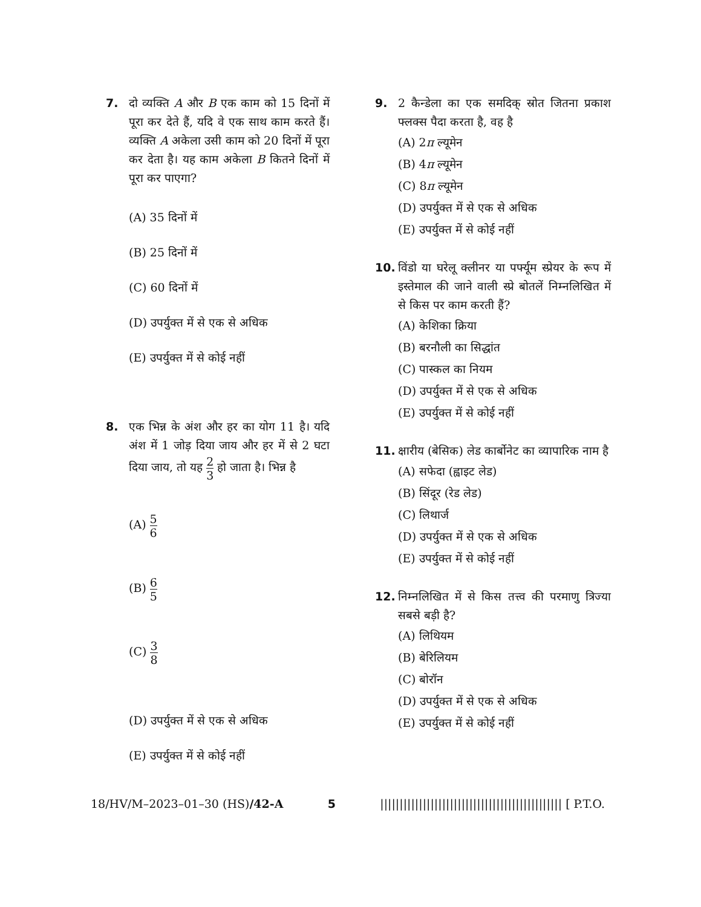7. दो व्यक्ति A और B एक काम को 15 दिनों में पूरा कर देते हैं, यदि वे एक साथ काम करते हैं। व्यक्ति A अकेला उसी काम को 20 दिनों में पूरा कर देता है। यह काम अकेला B कितने दिनों में पूरा कर पाएगा?
(A) 35 दिनों में
(B) 25 दिनों में
(C) 60 दिनों में
(D) उपर्युक्त में से एक से अधिक
(E) उपर्युक्त में से कोई नहीं
8. एक भिन्न के अंश और हर का योग 11 है। यदि अंश में 1 जोड़ दिया जाय और हर में से 2 घटा दिया जाय, तो यह 2 3 हो जाता है। भिन्न है
(A) 5 6
(B) 6 5
(C) 3 8
(D) उपर्युक्त में से एक से अधिक
(E) उपर्युक्त में से कोई नहीं
9. 2 कैन्डेला का एक समदिक् स्रोत जितना प्रकाश फ्लक्स पैदा करता है, वह है
(A) 2π ल्यूमेन
(B) 4π ल्यूमेन
(C) 8π ल्यूमेन
(D) उपर्युक्त में से एक से अधिक
(E) उपर्युक्त में से कोई नहीं
10. विंडो या घरेलू क्लीनर या पर्फ्यूम स्प्रेयर के रूप में इस्तेमाल की जाने वाली स्प्रे बोतलें निम्नलिखित में से किस पर काम करती हैं?
(A) केशिका क्रिया
(B) बरनौली का सिद्धांत
(C) पास्कल का नियम
(D) उपर्युक्त में से एक से अधिक
(E) उपर्युक्त में से कोई नहीं
11. क्षारीय (बेसिक) लेड कार्बोनेट का व्यापारिक नाम है
(A) सफेदा (ह्वाइट लेड)
(B) सिंदूर (रेड लेड)
(C) लिथार्ज
(D) उपर्युक्त में से एक से अधिक
(E) उपर्युक्त में से कोई नहीं
12. निम्नलिखित में से किस तत्त्व की परमाणु त्रिज्या सबसे बड़ी है?
(A) लिथियम
(B) बेरिलियम
(C) बोरॉन
(D) उपर्युक्त में से एक से अधिक
(E) उपर्युक्त में से कोई नहीं
18/HV/M–2023–01–30 (HS)/42-A 5 ||||||||||||||||||||||||||||||||||||||||||||||| [ P.T.O.